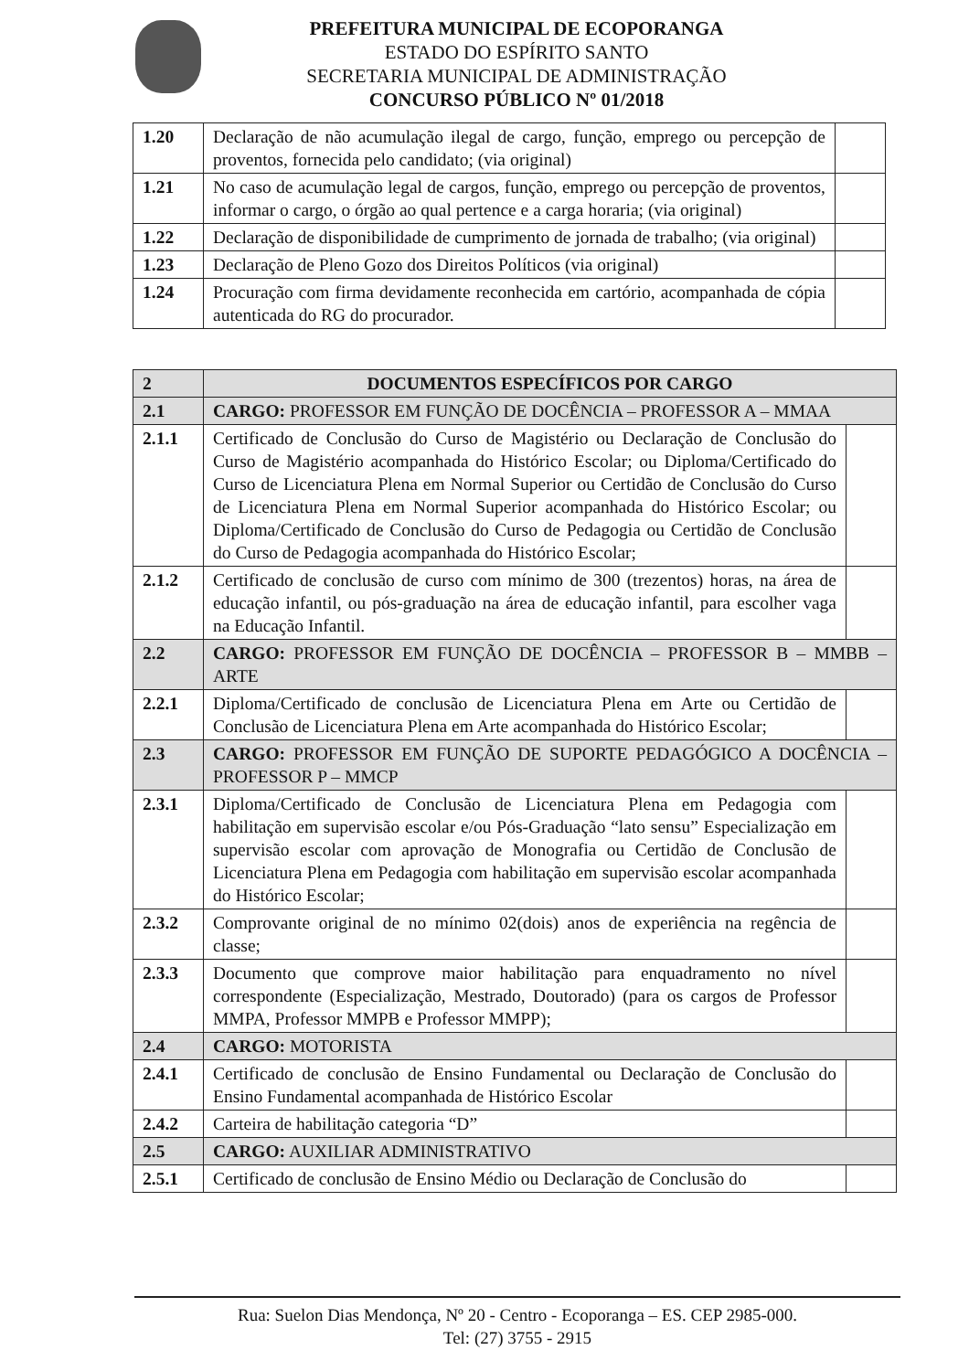PREFEITURA MUNICIPAL DE ECOPORANGA
ESTADO DO ESPÍRITO SANTO
SECRETARIA MUNICIPAL DE ADMINISTRAÇÃO
CONCURSO PÚBLICO Nº 01/2018
| 1.20 | Declaração de não acumulação ilegal de cargo, função, emprego ou percepção de proventos, fornecida pelo candidato; (via original) | |
| 1.21 | No caso de acumulação legal de cargos, função, emprego ou percepção de proventos, informar o cargo, o órgão ao qual pertence e a carga horaria; (via original) | |
| 1.22 | Declaração de disponibilidade de cumprimento de jornada de trabalho; (via original) | |
| 1.23 | Declaração de Pleno Gozo dos Direitos Políticos (via original) | |
| 1.24 | Procuração com firma devidamente reconhecida em cartório, acompanhada de cópia autenticada do RG do procurador. | |
| 2 | DOCUMENTOS ESPECÍFICOS POR CARGO | |
| --- | --- | --- |
| 2.1 | CARGO: PROFESSOR EM FUNÇÃO DE DOCÊNCIA – PROFESSOR A – MMAA | |
| 2.1.1 | Certificado de Conclusão do Curso de Magistério ou Declaração de Conclusão do Curso de Magistério acompanhada do Histórico Escolar; ou Diploma/Certificado do Curso de Licenciatura Plena em Normal Superior ou Certidão de Conclusão do Curso de Licenciatura Plena em Normal Superior acompanhada do Histórico Escolar; ou Diploma/Certificado de Conclusão do Curso de Pedagogia ou Certidão de Conclusão do Curso de Pedagogia acompanhada do Histórico Escolar; | |
| 2.1.2 | Certificado de conclusão de curso com mínimo de 300 (trezentos) horas, na área de educação infantil, ou pós-graduação na área de educação infantil, para escolher vaga na Educação Infantil. | |
| 2.2 | CARGO: PROFESSOR EM FUNÇÃO DE DOCÊNCIA – PROFESSOR B – MMBB – ARTE | |
| 2.2.1 | Diploma/Certificado de conclusão de Licenciatura Plena em Arte ou Certidão de Conclusão de Licenciatura Plena em Arte acompanhada do Histórico Escolar; | |
| 2.3 | CARGO: PROFESSOR EM FUNÇÃO DE SUPORTE PEDAGÓGICO A DOCÊNCIA – PROFESSOR P – MMCP | |
| 2.3.1 | Diploma/Certificado de Conclusão de Licenciatura Plena em Pedagogia com habilitação em supervisão escolar e/ou Pós-Graduação “lato sensu” Especialização em supervisão escolar com aprovação de Monografia ou Certidão de Conclusão de Licenciatura Plena em Pedagogia com habilitação em supervisão escolar acompanhada do Histórico Escolar; | |
| 2.3.2 | Comprovante original de no mínimo 02(dois) anos de experiência na regência de classe; | |
| 2.3.3 | Documento que comprove maior habilitação para enquadramento no nível correspondente (Especialização, Mestrado, Doutorado) (para os cargos de Professor MMPA, Professor MMPB e Professor MMPP); | |
| 2.4 | CARGO: MOTORISTA | |
| 2.4.1 | Certificado de conclusão de Ensino Fundamental ou Declaração de Conclusão do Ensino Fundamental acompanhada de Histórico Escolar | |
| 2.4.2 | Carteira de habilitação categoria “D” | |
| 2.5 | CARGO: AUXILIAR ADMINISTRATIVO | |
| 2.5.1 | Certificado de conclusão de Ensino Médio ou Declaração de Conclusão do | |
Rua: Suelon Dias Mendonça, Nº 20 - Centro - Ecoporanga – ES. CEP 2985-000.
Tel: (27) 3755 - 2915